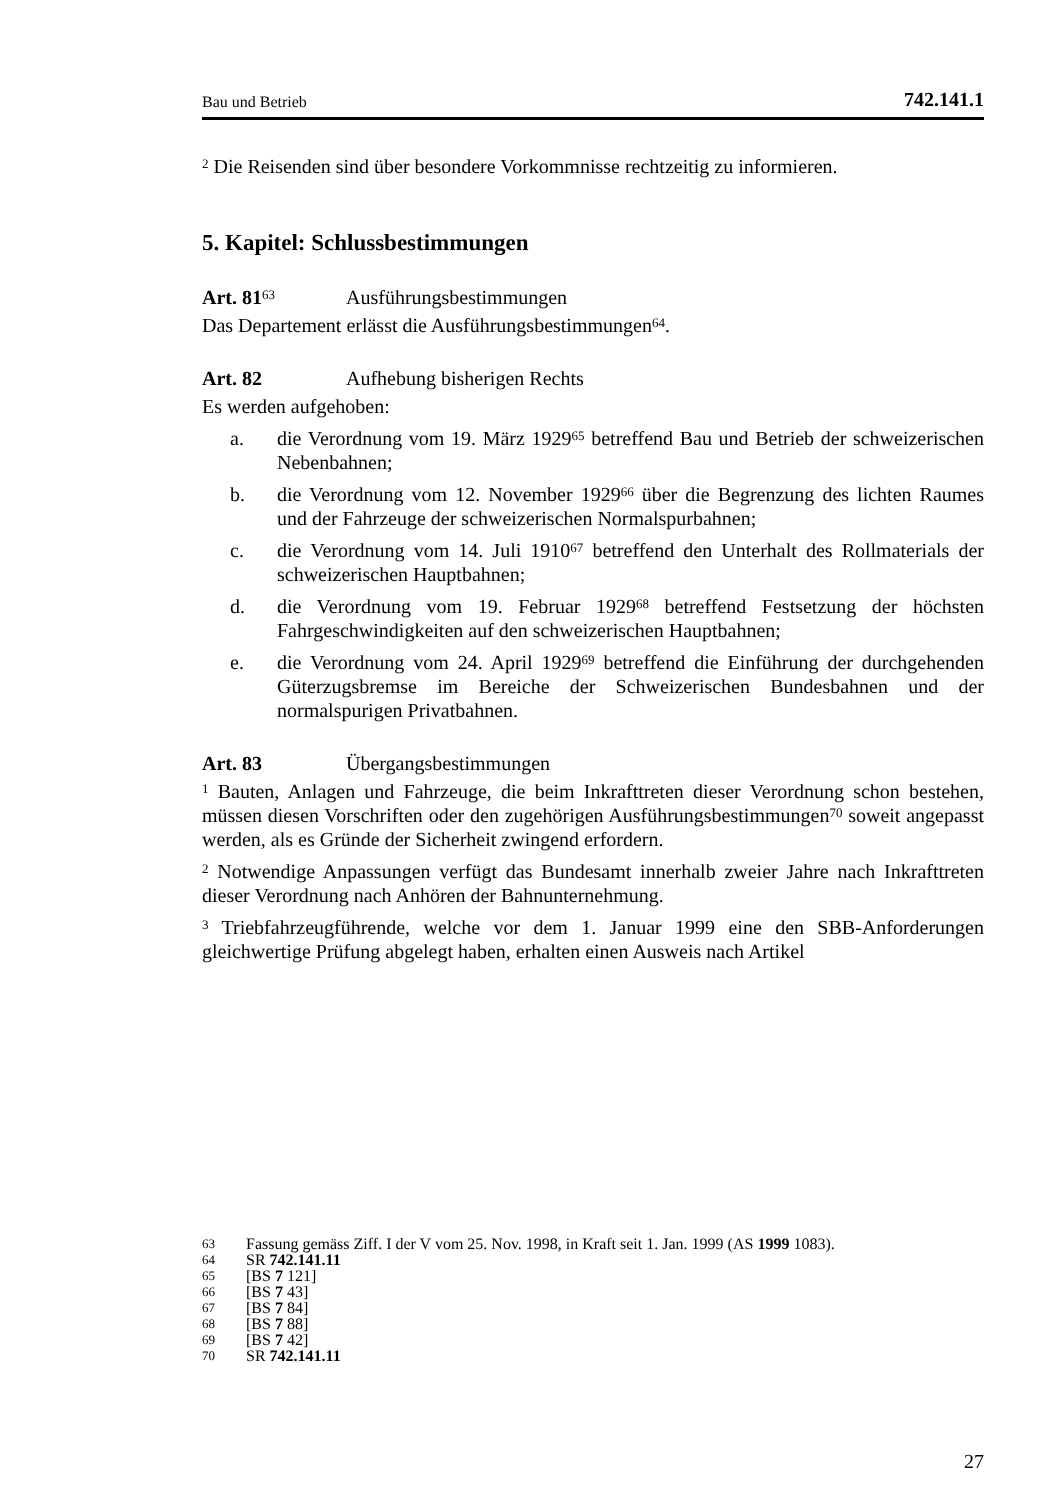Bau und Betrieb 742.141.1
<sup>2</sup> Die Reisenden sind über besondere Vorkommnisse rechtzeitig zu informieren.
5. Kapitel: Schlussbestimmungen
Art. 81<sup>63</sup> Ausführungsbestimmungen
Das Departement erlässt die Ausführungsbestimmungen<sup>64</sup>.
Art. 82 Aufhebung bisherigen Rechts
Es werden aufgehoben:
a. die Verordnung vom 19. März 1929<sup>65</sup> betreffend Bau und Betrieb der schweizerischen Nebenbahnen;
b. die Verordnung vom 12. November 1929<sup>66</sup> über die Begrenzung des lichten Raumes und der Fahrzeuge der schweizerischen Normalspurbahnen;
c. die Verordnung vom 14. Juli 1910<sup>67</sup> betreffend den Unterhalt des Rollmaterials der schweizerischen Hauptbahnen;
d. die Verordnung vom 19. Februar 1929<sup>68</sup> betreffend Festsetzung der höchsten Fahrgeschwindigkeiten auf den schweizerischen Hauptbahnen;
e. die Verordnung vom 24. April 1929<sup>69</sup> betreffend die Einführung der durchgehenden Güterzugsbremse im Bereiche der Schweizerischen Bundesbahnen und der normalspurigen Privatbahnen.
Art. 83 Übergangsbestimmungen
<sup>1</sup> Bauten, Anlagen und Fahrzeuge, die beim Inkrafttreten dieser Verordnung schon bestehen, müssen diesen Vorschriften oder den zugehörigen Ausführungsbestimmungen<sup>70</sup> soweit angepasst werden, als es Gründe der Sicherheit zwingend erfordern.
<sup>2</sup> Notwendige Anpassungen verfügt das Bundesamt innerhalb zweier Jahre nach Inkrafttreten dieser Verordnung nach Anhören der Bahnunternehmung.
<sup>3</sup> Triebfahrzeugführende, welche vor dem 1. Januar 1999 eine den SBB-Anforderungen gleichwertige Prüfung abgelegt haben, erhalten einen Ausweis nach Artikel
63 Fassung gemäss Ziff. I der V vom 25. Nov. 1998, in Kraft seit 1. Jan. 1999 (AS 1999 1083).
64 SR 742.141.11
65 [BS 7 121]
66 [BS 7 43]
67 [BS 7 84]
68 [BS 7 88]
69 [BS 7 42]
70 SR 742.141.11
27